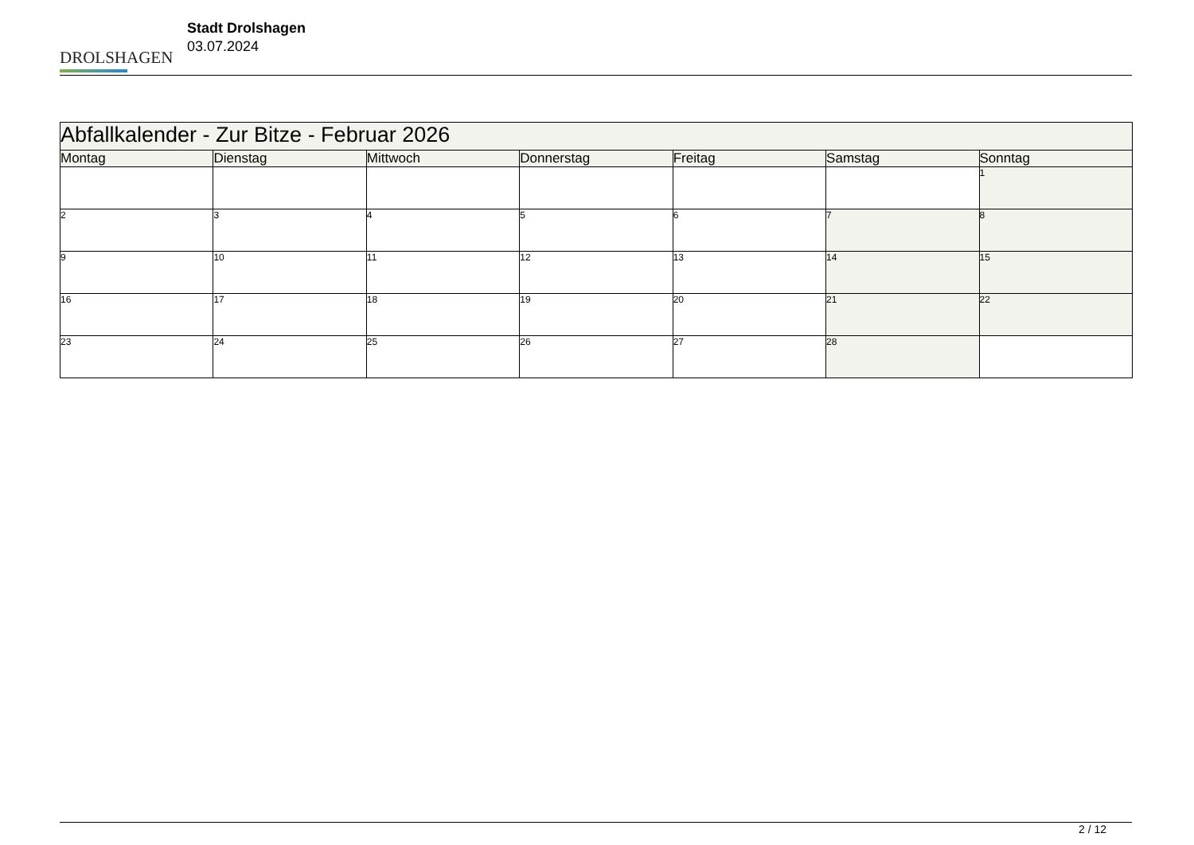DROLSHAGEN
Stadt Drolshagen
03.07.2024
| Abfallkalender - Zur Bitze - Februar 2026 | | | | | | |
| Montag | Dienstag | Mittwoch | Donnerstag | Freitag | Samstag | Sonntag |
| | | | | | | 1 |
| 2 | 3 | 4 | 5 | 6 | 7 | 8 |
| 9 | 10 | 11 | 12 | 13 | 14 | 15 |
| 16 | 17 | 18 | 19 | 20 | 21 | 22 |
| 23 | 24 | 25 | 26 | 27 | 28 | |
2 / 12